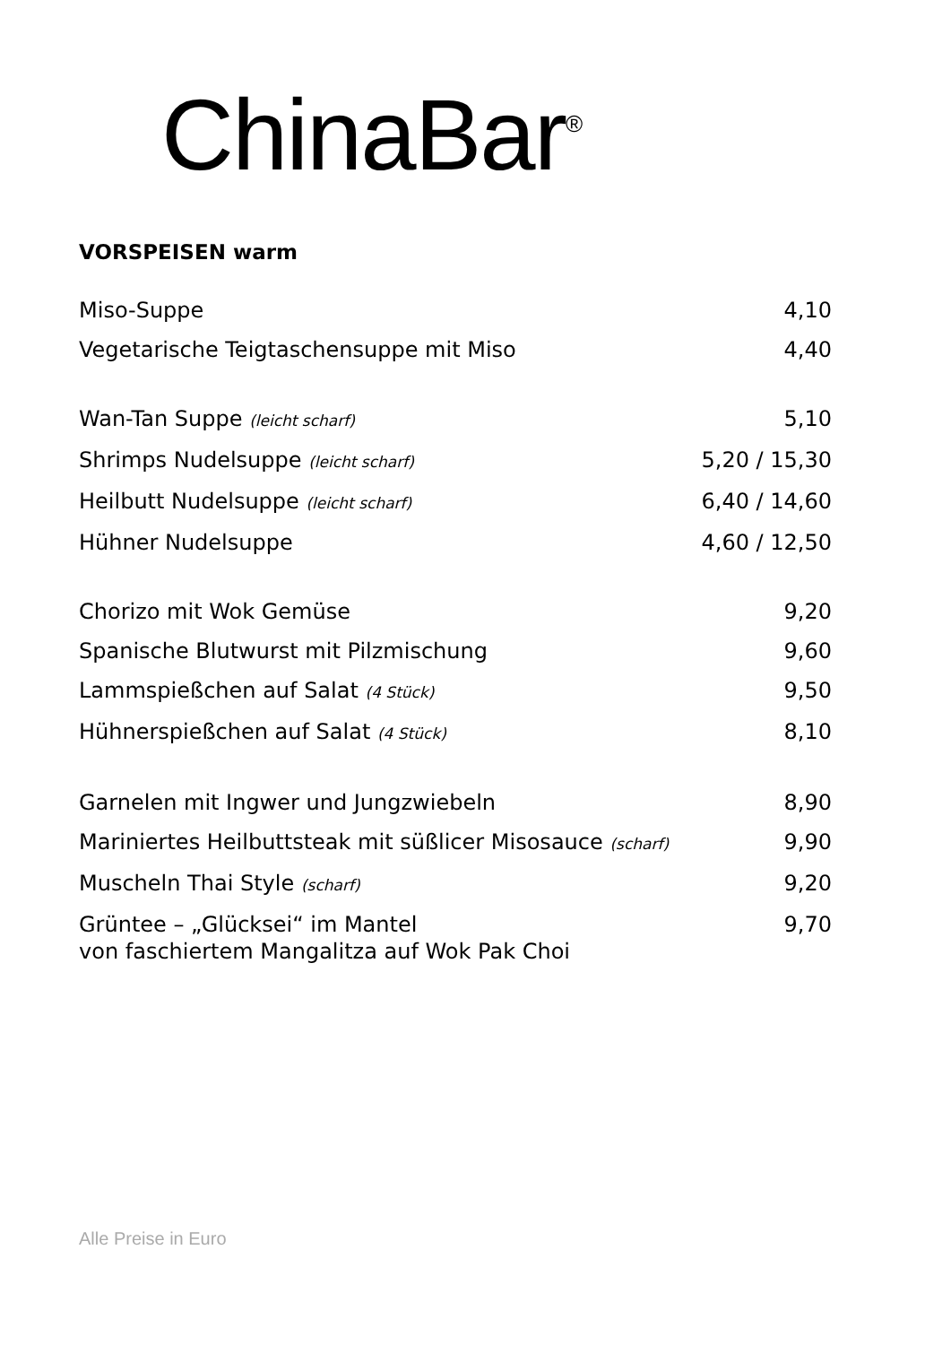ChinaBar<sup>®</sup>
VORSPEISEN warm
| Miso-Suppe | 4,10 |
| Vegetarische Teigtaschensuppe mit Miso | 4,40 |
| Wan-Tan Suppe (leicht scharf) | 5,10 |
| Shrimps Nudelsuppe (leicht scharf) | 5,20 / 15,30 |
| Heilbutt Nudelsuppe (leicht scharf) | 6,40 / 14,60 |
| Hühner Nudelsuppe | 4,60 / 12,50 |
| Chorizo mit Wok Gemüse | 9,20 |
| Spanische Blutwurst mit Pilzmischung | 9,60 |
| Lammspießchen auf Salat (4 Stück) | 9,50 |
| Hühnerspießchen auf Salat (4 Stück) | 8,10 |
| Garnelen mit Ingwer und Jungzwiebeln | 8,90 |
| Mariniertes Heilbuttsteak mit süßlicer Misosauce (scharf) | 9,90 |
| Muscheln Thai Style (scharf) | 9,20 |
| Grüntee – „Glücksei“ im Mantel von faschiertem Mangalitza auf Wok Pak Choi | 9,70 |
Alle Preise in Euro